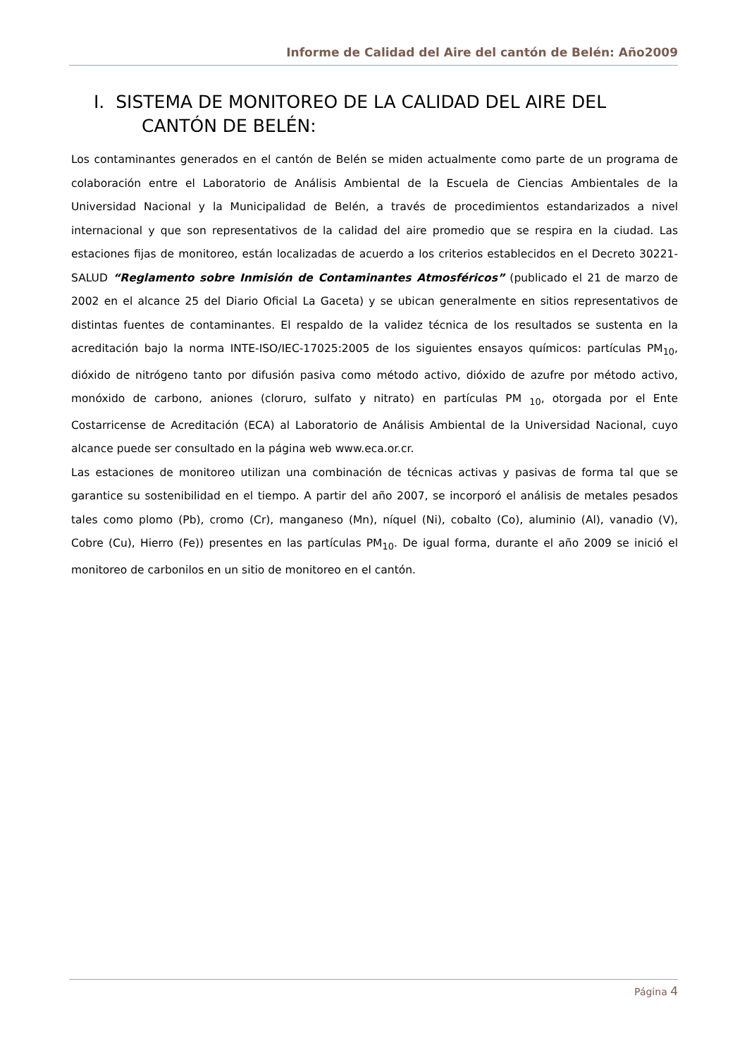Informe de Calidad del Aire del cantón de Belén: Año2009
I. SISTEMA DE MONITOREO DE LA CALIDAD DEL AIRE DEL CANTÓN DE BELÉN:
Los contaminantes generados en el cantón de Belén se miden actualmente como parte de un programa de colaboración entre el Laboratorio de Análisis Ambiental de la Escuela de Ciencias Ambientales de la Universidad Nacional y la Municipalidad de Belén, a través de procedimientos estandarizados a nivel internacional y que son representativos de la calidad del aire promedio que se respira en la ciudad. Las estaciones fijas de monitoreo, están localizadas de acuerdo a los criterios establecidos en el Decreto 30221-SALUD “Reglamento sobre Inmisión de Contaminantes Atmosféricos” (publicado el 21 de marzo de 2002 en el alcance 25 del Diario Oficial La Gaceta) y se ubican generalmente en sitios representativos de distintas fuentes de contaminantes. El respaldo de la validez técnica de los resultados se sustenta en la acreditación bajo la norma INTE-ISO/IEC-17025:2005 de los siguientes ensayos químicos: partículas PM<sub>10</sub>, dióxido de nitrógeno tanto por difusión pasiva como método activo, dióxido de azufre por método activo, monóxido de carbono, aniones (cloruro, sulfato y nitrato) en partículas PM <sub>10</sub>, otorgada por el Ente Costarricense de Acreditación (ECA) al Laboratorio de Análisis Ambiental de la Universidad Nacional, cuyo alcance puede ser consultado en la página web www.eca.or.cr.
Las estaciones de monitoreo utilizan una combinación de técnicas activas y pasivas de forma tal que se garantice su sostenibilidad en el tiempo. A partir del año 2007, se incorporó el análisis de metales pesados tales como plomo (Pb), cromo (Cr), manganeso (Mn), níquel (Ni), cobalto (Co), aluminio (Al), vanadio (V), Cobre (Cu), Hierro (Fe)) presentes en las partículas PM<sub>10</sub>. De igual forma, durante el año 2009 se inició el monitoreo de carbonilos en un sitio de monitoreo en el cantón.
Página 4